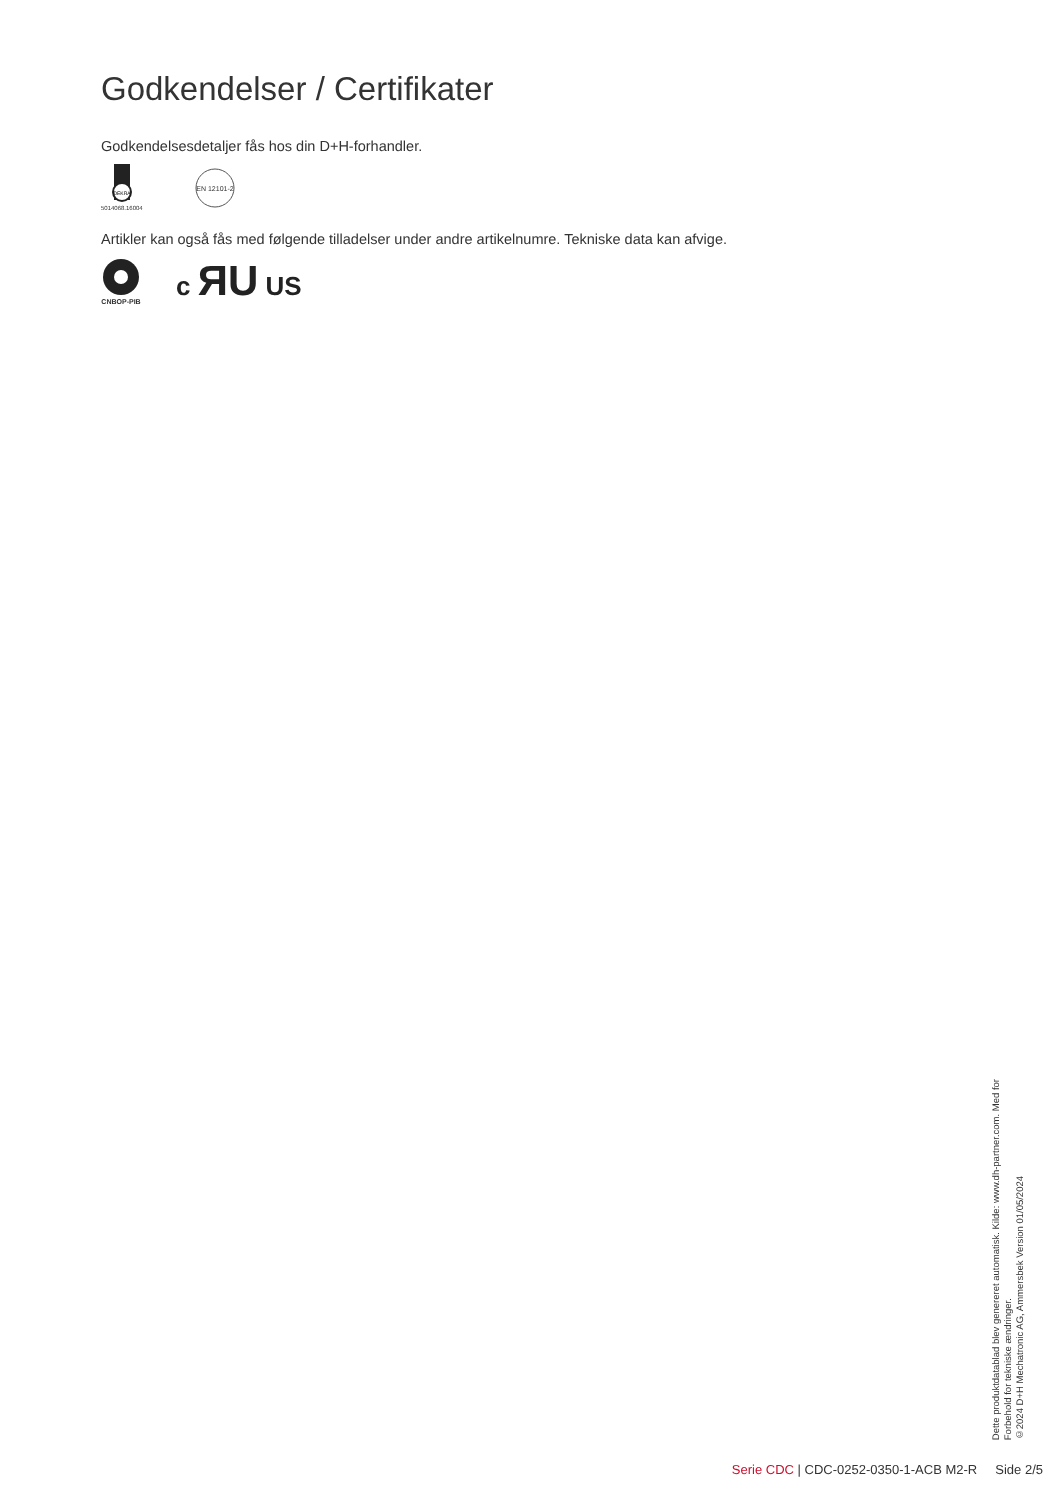Godkendelser / Certifikater
Godkendelsesdetaljer fås hos din D+H-forhandler.
DEKRA
5014068.16004
EN 12101-2
Artikler kan også fås med følgende tilladelser under andre artikelnumre. Tekniske data kan afvige.
CNBOP-PIB
c ЯU US
Dette produktdatablad blev genereret automatisk. Kilde: www.dh-partner.com. Med for
Forbehold for tekniske ændringer.
©2024 D+H Mechatronic AG, Ammersbek Version 01/05/2024
Serie CDC | CDC-0252-0350-1-ACB M2-R Side 2/5